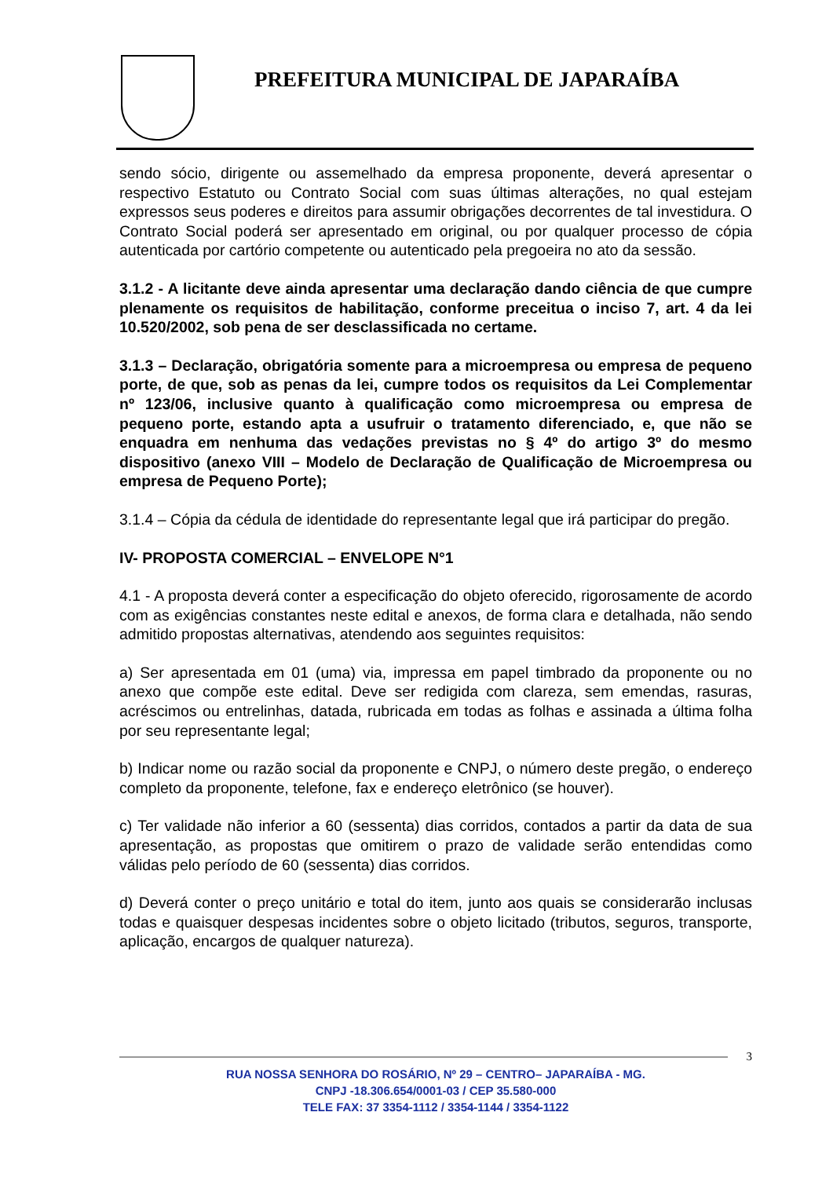PREFEITURA MUNICIPAL DE JAPARAÍBA
sendo sócio, dirigente ou assemelhado da empresa proponente, deverá apresentar o respectivo Estatuto ou Contrato Social com suas últimas alterações, no qual estejam expressos seus poderes e direitos para assumir obrigações decorrentes de tal investidura. O Contrato Social poderá ser apresentado em original, ou por qualquer processo de cópia autenticada por cartório competente ou autenticado pela pregoeira no ato da sessão.
3.1.2 - A licitante deve ainda apresentar uma declaração dando ciência de que cumpre plenamente os requisitos de habilitação, conforme preceitua o inciso 7, art. 4 da lei 10.520/2002, sob pena de ser desclassificada no certame.
3.1.3 – Declaração, obrigatória somente para a microempresa ou empresa de pequeno porte, de que, sob as penas da lei, cumpre todos os requisitos da Lei Complementar nº 123/06, inclusive quanto à qualificação como microempresa ou empresa de pequeno porte, estando apta a usufruir o tratamento diferenciado, e, que não se enquadra em nenhuma das vedações previstas no § 4º do artigo 3º do mesmo dispositivo (anexo VIII – Modelo de Declaração de Qualificação de Microempresa ou empresa de Pequeno Porte);
3.1.4 – Cópia da cédula de identidade do representante legal que irá participar do pregão.
IV- PROPOSTA COMERCIAL – ENVELOPE N°1
4.1 - A proposta deverá conter a especificação do objeto oferecido, rigorosamente de acordo com as exigências constantes neste edital e anexos, de forma clara e detalhada, não sendo admitido propostas alternativas, atendendo aos seguintes requisitos:
a) Ser apresentada em 01 (uma) via, impressa em papel timbrado da proponente ou no anexo que compõe este edital. Deve ser redigida com clareza, sem emendas, rasuras, acréscimos ou entrelinhas, datada, rubricada em todas as folhas e assinada a última folha por seu representante legal;
b) Indicar nome ou razão social da proponente e CNPJ, o número deste pregão, o endereço completo da proponente, telefone, fax e endereço eletrônico (se houver).
c) Ter validade não inferior a 60 (sessenta) dias corridos, contados a partir da data de sua apresentação, as propostas que omitirem o prazo de validade serão entendidas como válidas pelo período de 60 (sessenta) dias corridos.
d) Deverá conter o preço unitário e total do item, junto aos quais se considerarão inclusas todas e quaisquer despesas incidentes sobre o objeto licitado (tributos, seguros, transporte, aplicação, encargos de qualquer natureza).
3
RUA NOSSA SENHORA DO ROSÁRIO, Nº 29 – CENTRO– JAPARAÍBA - MG.
CNPJ -18.306.654/0001-03 / CEP 35.580-000
TELE FAX: 37 3354-1112 / 3354-1144 / 3354-1122